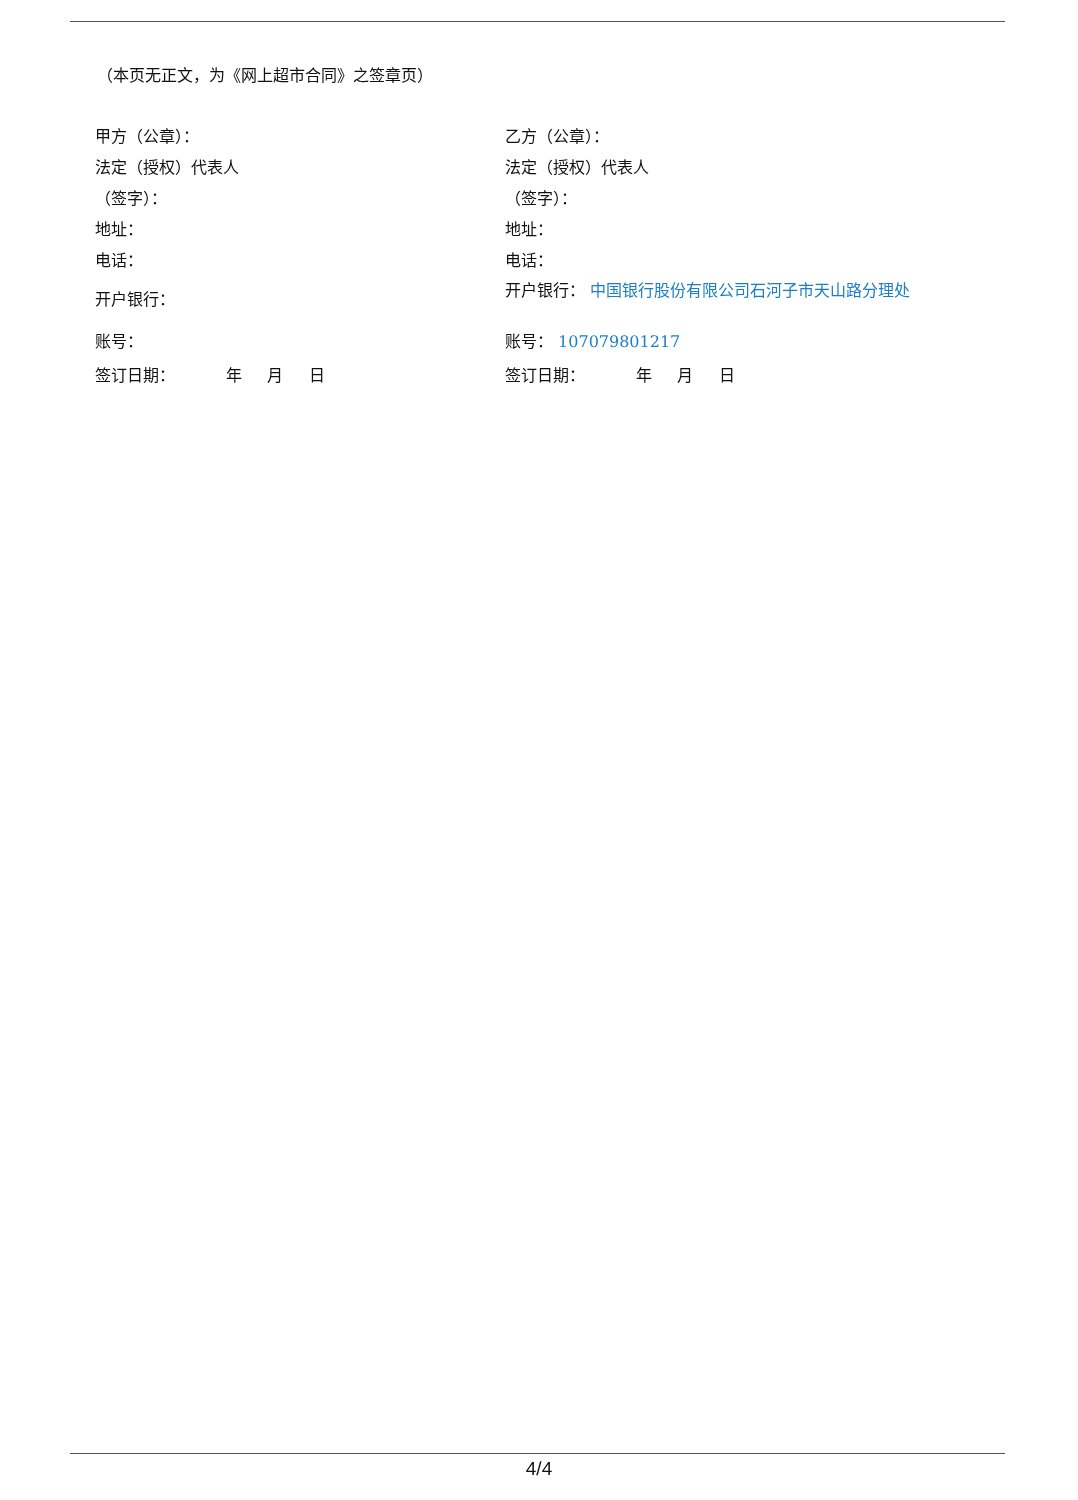（本页无正文，为《网上超市合同》之签章页）
甲方（公章）：
法定（授权）代表人
（签字）：
地址：
电话：
开户银行：
账号：
签订日期： 年 月 日
乙方（公章）：
法定（授权）代表人
（签字）：
地址：
电话：
开户银行： 中国银行股份有限公司石河子市天山路分理处
账号： 107079801217
签订日期： 年 月 日
4/4